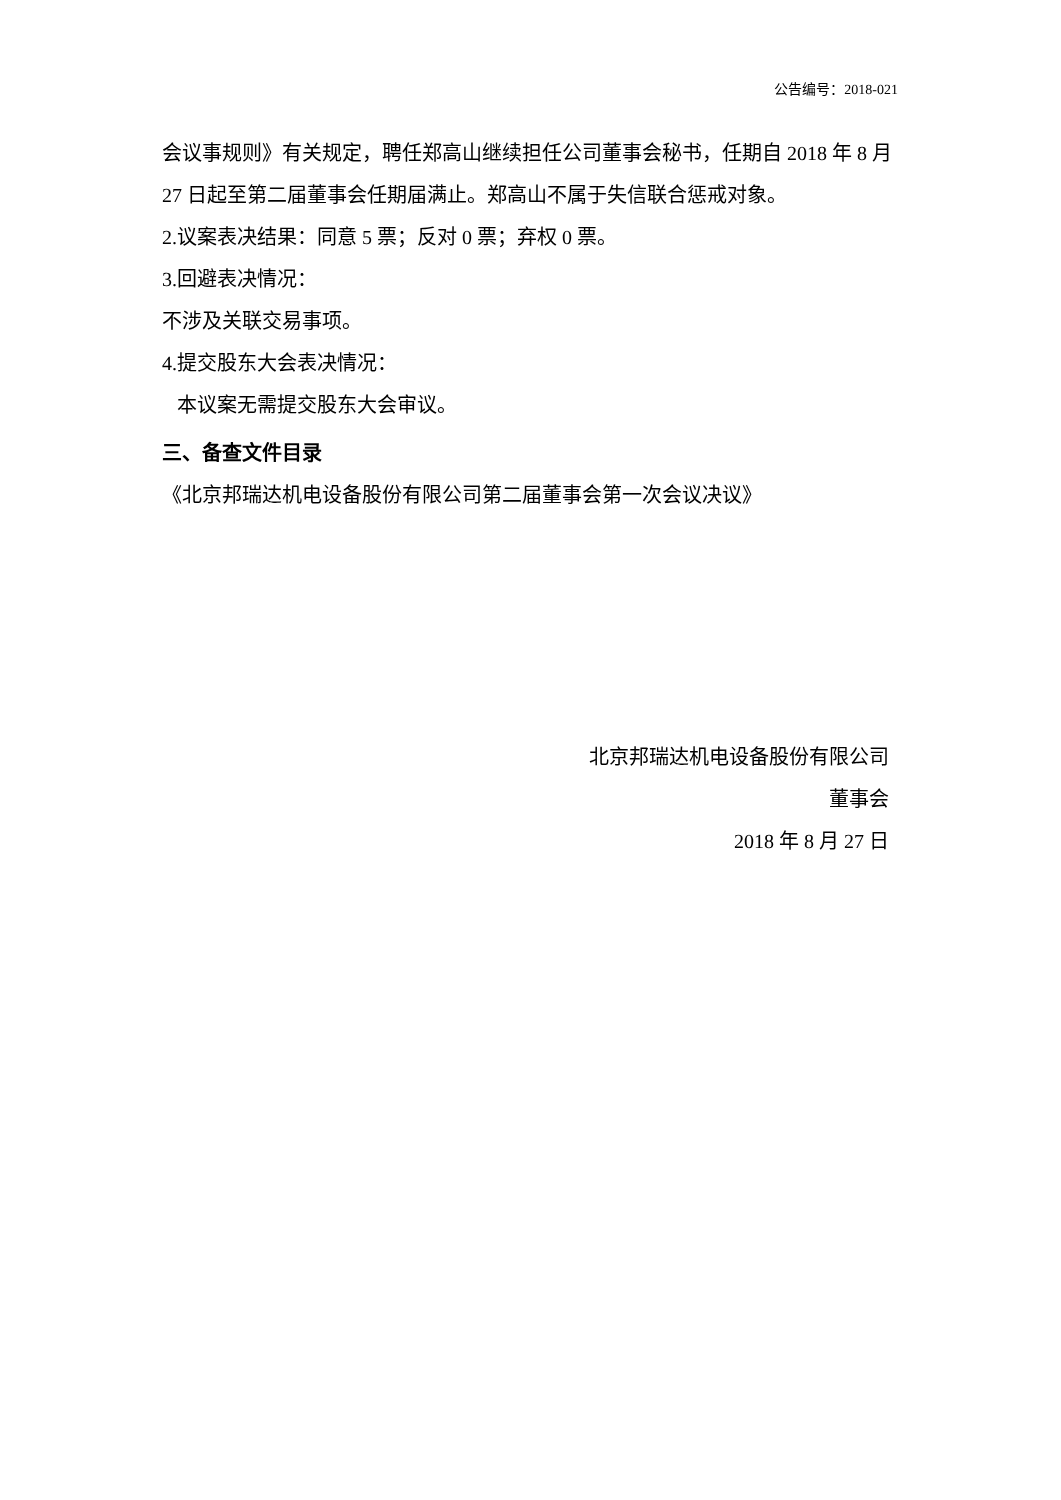公告编号：2018-021
会议事规则》有关规定，聘任郑高山继续担任公司董事会秘书，任期自 2018 年 8 月 27 日起至第二届董事会任期届满止。郑高山不属于失信联合惩戒对象。
2.议案表决结果：同意 5 票；反对 0 票；弃权 0 票。
3.回避表决情况：
不涉及关联交易事项。
4.提交股东大会表决情况：
本议案无需提交股东大会审议。
三、备查文件目录
《北京邦瑞达机电设备股份有限公司第二届董事会第一次会议决议》
北京邦瑞达机电设备股份有限公司
董事会
2018 年 8 月 27 日